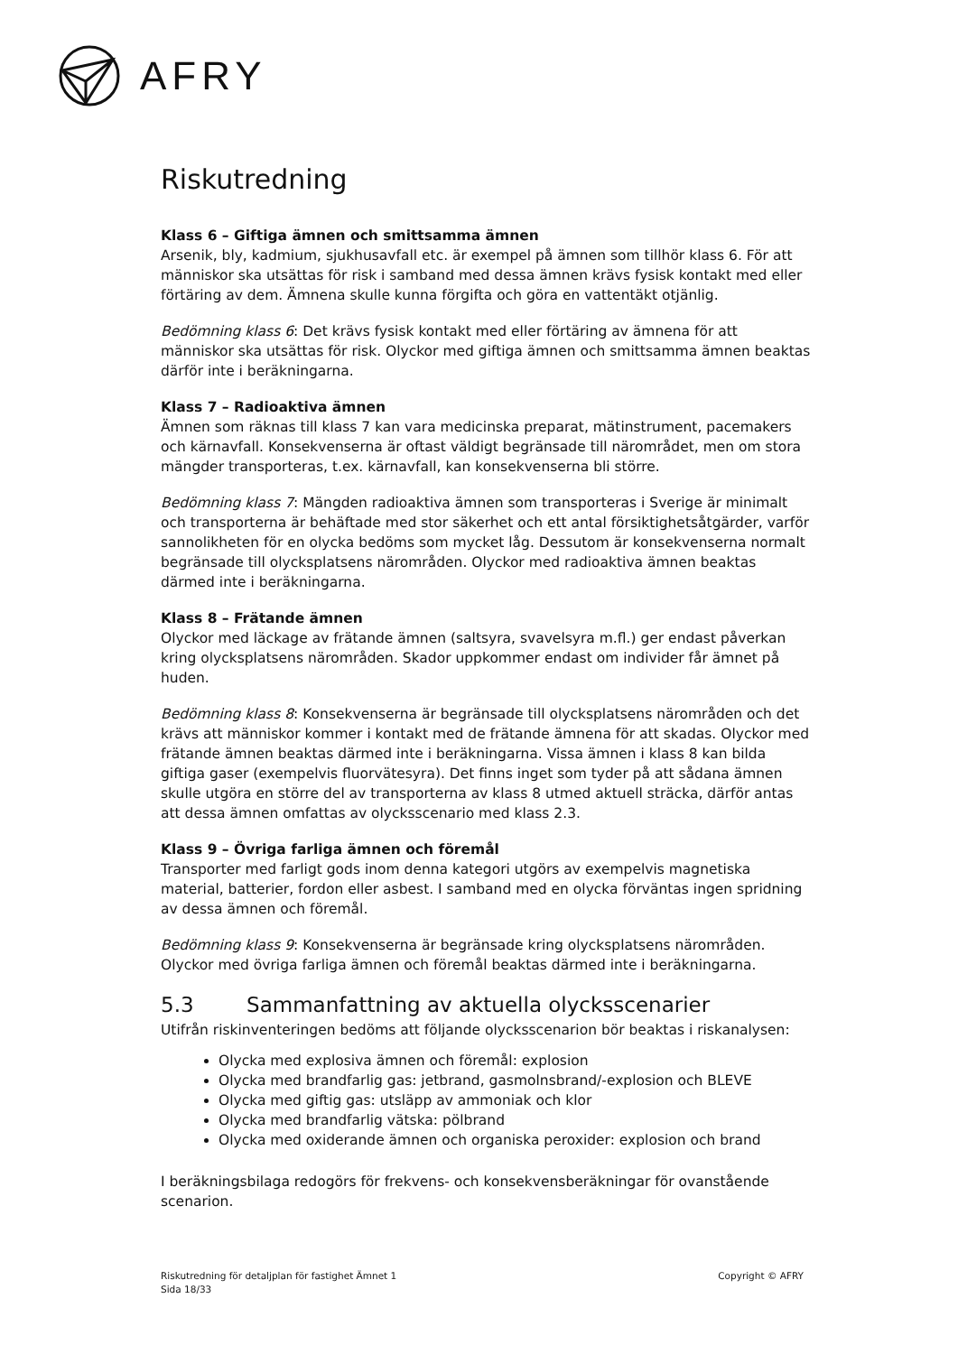AFRY
Riskutredning
Klass 6 – Giftiga ämnen och smittsamma ämnen
Arsenik, bly, kadmium, sjukhusavfall etc. är exempel på ämnen som tillhör klass 6. För att människor ska utsättas för risk i samband med dessa ämnen krävs fysisk kontakt med eller förtäring av dem. Ämnena skulle kunna förgifta och göra en vattentäkt otjänlig.
Bedömning klass 6: Det krävs fysisk kontakt med eller förtäring av ämnena för att människor ska utsättas för risk. Olyckor med giftiga ämnen och smittsamma ämnen beaktas därför inte i beräkningarna.
Klass 7 – Radioaktiva ämnen
Ämnen som räknas till klass 7 kan vara medicinska preparat, mätinstrument, pacemakers och kärnavfall. Konsekvenserna är oftast väldigt begränsade till närområdet, men om stora mängder transporteras, t.ex. kärnavfall, kan konsekvenserna bli större.
Bedömning klass 7: Mängden radioaktiva ämnen som transporteras i Sverige är minimalt och transporterna är behäftade med stor säkerhet och ett antal försiktighetsåtgärder, varför sannolikheten för en olycka bedöms som mycket låg. Dessutom är konsekvenserna normalt begränsade till olycksplatsens närområden. Olyckor med radioaktiva ämnen beaktas därmed inte i beräkningarna.
Klass 8 – Frätande ämnen
Olyckor med läckage av frätande ämnen (saltsyra, svavelsyra m.fl.) ger endast påverkan kring olycksplatsens närområden. Skador uppkommer endast om individer får ämnet på huden.
Bedömning klass 8: Konsekvenserna är begränsade till olycksplatsens närområden och det krävs att människor kommer i kontakt med de frätande ämnena för att skadas. Olyckor med frätande ämnen beaktas därmed inte i beräkningarna. Vissa ämnen i klass 8 kan bilda giftiga gaser (exempelvis fluorvätesyra). Det finns inget som tyder på att sådana ämnen skulle utgöra en större del av transporterna av klass 8 utmed aktuell sträcka, därför antas att dessa ämnen omfattas av olycksscenario med klass 2.3.
Klass 9 – Övriga farliga ämnen och föremål
Transporter med farligt gods inom denna kategori utgörs av exempelvis magnetiska material, batterier, fordon eller asbest. I samband med en olycka förväntas ingen spridning av dessa ämnen och föremål.
Bedömning klass 9: Konsekvenserna är begränsade kring olycksplatsens närområden. Olyckor med övriga farliga ämnen och föremål beaktas därmed inte i beräkningarna.
5.3 Sammanfattning av aktuella olycksscenarier
Utifrån riskinventeringen bedöms att följande olycksscenarion bör beaktas i riskanalysen:
Olycka med explosiva ämnen och föremål: explosion
Olycka med brandfarlig gas: jetbrand, gasmolnsbrand/-explosion och BLEVE
Olycka med giftig gas: utsläpp av ammoniak och klor
Olycka med brandfarlig vätska: pölbrand
Olycka med oxiderande ämnen och organiska peroxider: explosion och brand
I beräkningsbilaga redogörs för frekvens- och konsekvensberäkningar för ovanstående scenarion.
Riskutredning för detaljplan för fastighet Ämnet 1
Sida 18/33
Copyright © AFRY